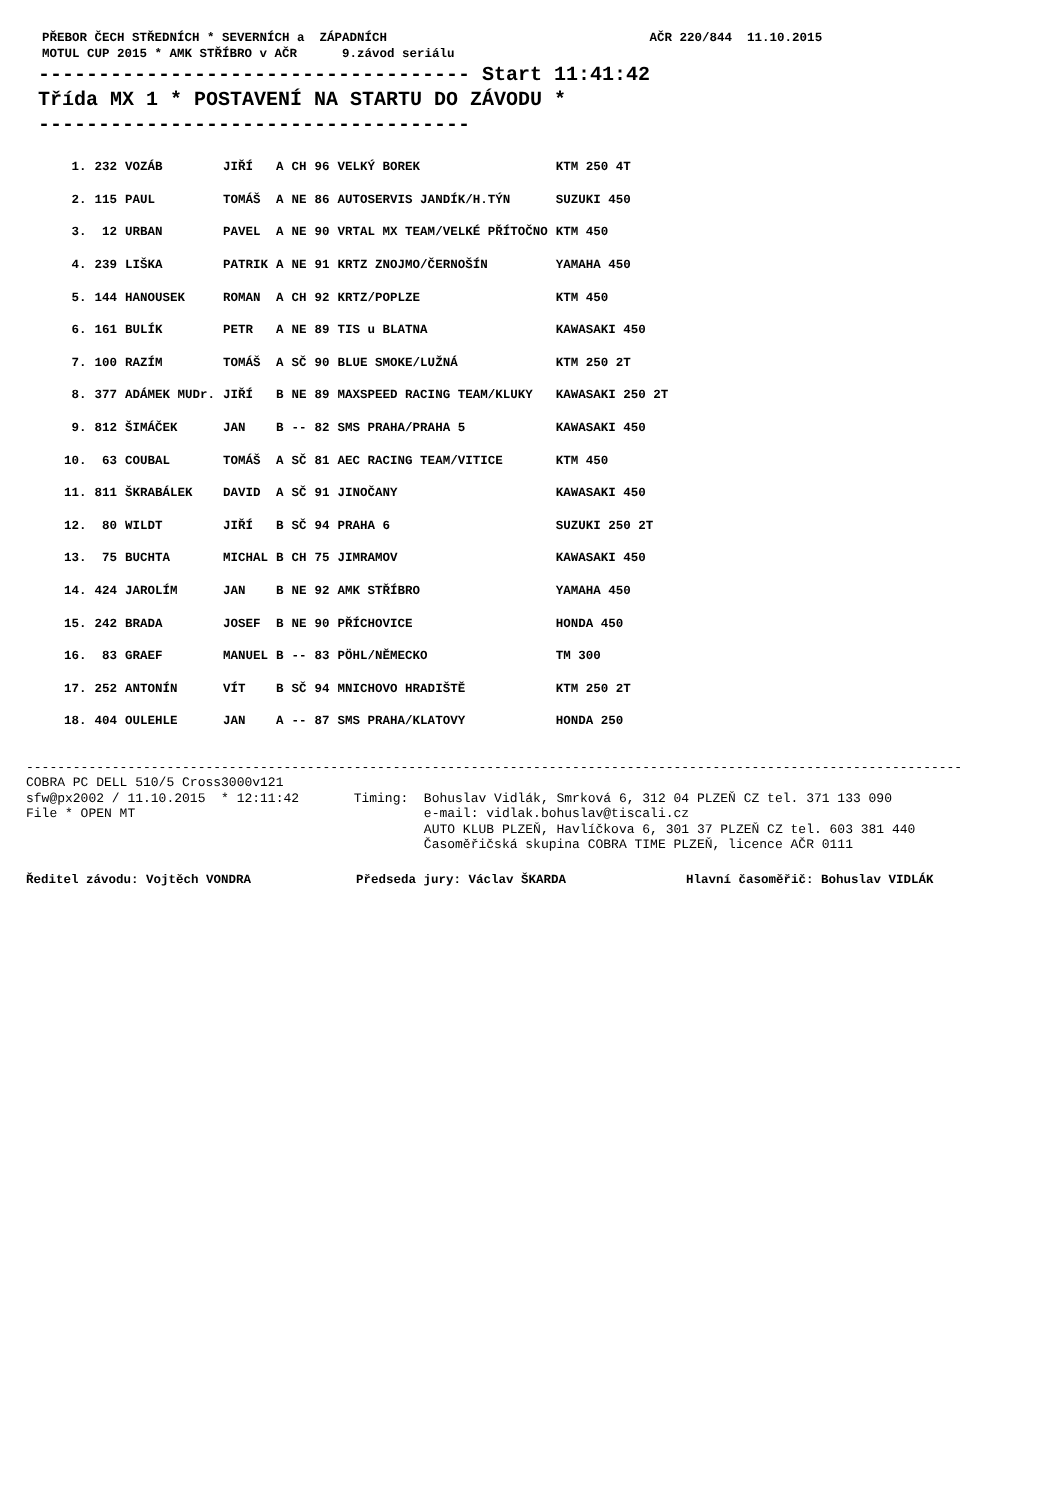PŘEBOR ČECH STŘEDNÍCH * SEVERNÍCH a ZÁPADNÍCH AČR 220/844 11.10.2015 MOTUL CUP 2015 * AMK STŘÍBRO v AČR 9.závod seriálu
------------------------------------ Start 11:41:42 Třída MX 1 * POSTAVENÍ NA STARTU DO ZÁVODU * ------------------------------------
| 1. | 232 | VOZÁB | JIŘÍ | A | CH | 96 | VELKÝ BOREK | KTM 250 4T |
| 2. | 115 | PAUL | TOMÁŠ | A | NE | 86 | AUTOSERVIS JANDÍK/H.TÝN | SUZUKI 450 |
| 3. | 12 | URBAN | PAVEL | A | NE | 90 | VRTAL MX TEAM/VELKÉ PŘÍTOČNO | KTM 450 |
| 4. | 239 | LIŠKA | PATRIK | A | NE | 91 | KRTZ ZNOJMO/ČERNOŠÍN | YAMAHA 450 |
| 5. | 144 | HANOUSEK | ROMAN | A | CH | 92 | KRTZ/POPLZE | KTM 450 |
| 6. | 161 | BULÍK | PETR | A | NE | 89 | TIS u BLATNA | KAWASAKI 450 |
| 7. | 100 | RAZÍM | TOMÁŠ | A | SČ | 90 | BLUE SMOKE/LUŽNÁ | KTM 250 2T |
| 8. | 377 | ADÁMEK MUDr. | JIŘÍ | B | NE | 89 | MAXSPEED RACING TEAM/KLUKY | KAWASAKI 250 2T |
| 9. | 812 | ŠIMÁČEK | JAN | B | -- | 82 | SMS PRAHA/PRAHA 5 | KAWASAKI 450 |
| 10. | 63 | COUBAL | TOMÁŠ | A | SČ | 81 | AEC RACING TEAM/VITICE | KTM 450 |
| 11. | 811 | ŠKRABÁLEK | DAVID | A | SČ | 91 | JINOČANY | KAWASAKI 450 |
| 12. | 80 | WILDT | JIŘÍ | B | SČ | 94 | PRAHA 6 | SUZUKI 250 2T |
| 13. | 75 | BUCHTA | MICHAL | B | CH | 75 | JIMRAMOV | KAWASAKI 450 |
| 14. | 424 | JAROLÍM | JAN | B | NE | 92 | AMK STŘÍBRO | YAMAHA 450 |
| 15. | 242 | BRADA | JOSEF | B | NE | 90 | PŘÍCHOVICE | HONDA 450 |
| 16. | 83 | GRAEF | MANUEL | B | -- | 83 | PÖHL/NĚMECKO | TM 300 |
| 17. | 252 | ANTONÍN | VÍT | B | SČ | 94 | MNICHOVO HRADIŠTĚ | KTM 250 2T |
| 18. | 404 | OULEHLE | JAN | A | -- | 87 | SMS PRAHA/KLATOVY | HONDA 250 |
------------------------------------------------------------------------------------------------------------------------ COBRA PC DELL 510/5 Cross3000v121 sfw@px2002 / 11.10.2015 * 12:11:42 Timing: Bohuslav Vidlák, Smrková 6, 312 04 PLZEŇ CZ tel. 371 133 090 File * OPEN MT e-mail: vidlak.bohuslav@tiscali.cz AUTO KLUB PLZEŇ, Havlíčkova 6, 301 37 PLZEŇ CZ tel. 603 381 440 Časoměřičská skupina COBRA TIME PLZEŇ, licence AČR 0111
Ředitel závodu: Vojtěch VONDRA Předseda jury: Václav ŠKARDA Hlavní časoměřič: Bohuslav VIDLÁK